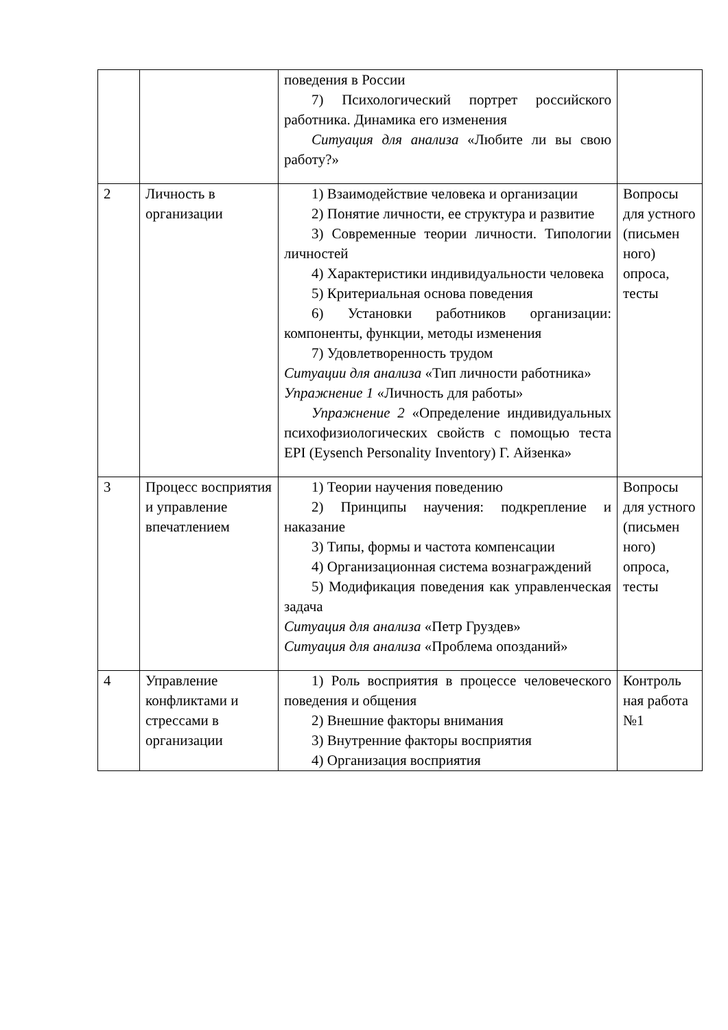| | | поведения в России 7) Психологический портрет российского работника. Динамика его изменения Ситуация для анализа «Любите ли вы свою работу?» | |
| 2 | Личность в организации | 1) Взаимодействие человека и организации 2) Понятие личности, ее структура и развитие 3) Современные теории личности. Типологии личностей 4) Характеристики индивидуальности человека 5) Критериальная основа поведения 6) Установки работников организации: компоненты, функции, методы изменения 7) Удовлетворенность трудом Ситуации для анализа «Тип личности работника» Упражнение 1 «Личность для работы» Упражнение 2 «Определение индивидуальных психофизиологических свойств с помощью теста EPI (Eysench Personality Inventory) Г. Айзенка» | Вопросы для устного (письмен ного) опроса, тесты |
| 3 | Процесс восприятия и управление впечатлением | 1) Теории научения поведению 2) Принципы научения: подкрепление и наказание 3) Типы, формы и частота компенсации 4) Организационная система вознаграждений 5) Модификация поведения как управленческая задача Ситуация для анализа «Петр Груздев» Ситуация для анализа «Проблема опозданий» | Вопросы для устного (письмен ного) опроса, тесты |
| 4 | Управление конфликтами и стрессами в организации | 1) Роль восприятия в процессе человеческого поведения и общения 2) Внешние факторы внимания 3) Внутренние факторы восприятия 4) Организация восприятия | Контроль ная работа №1 |